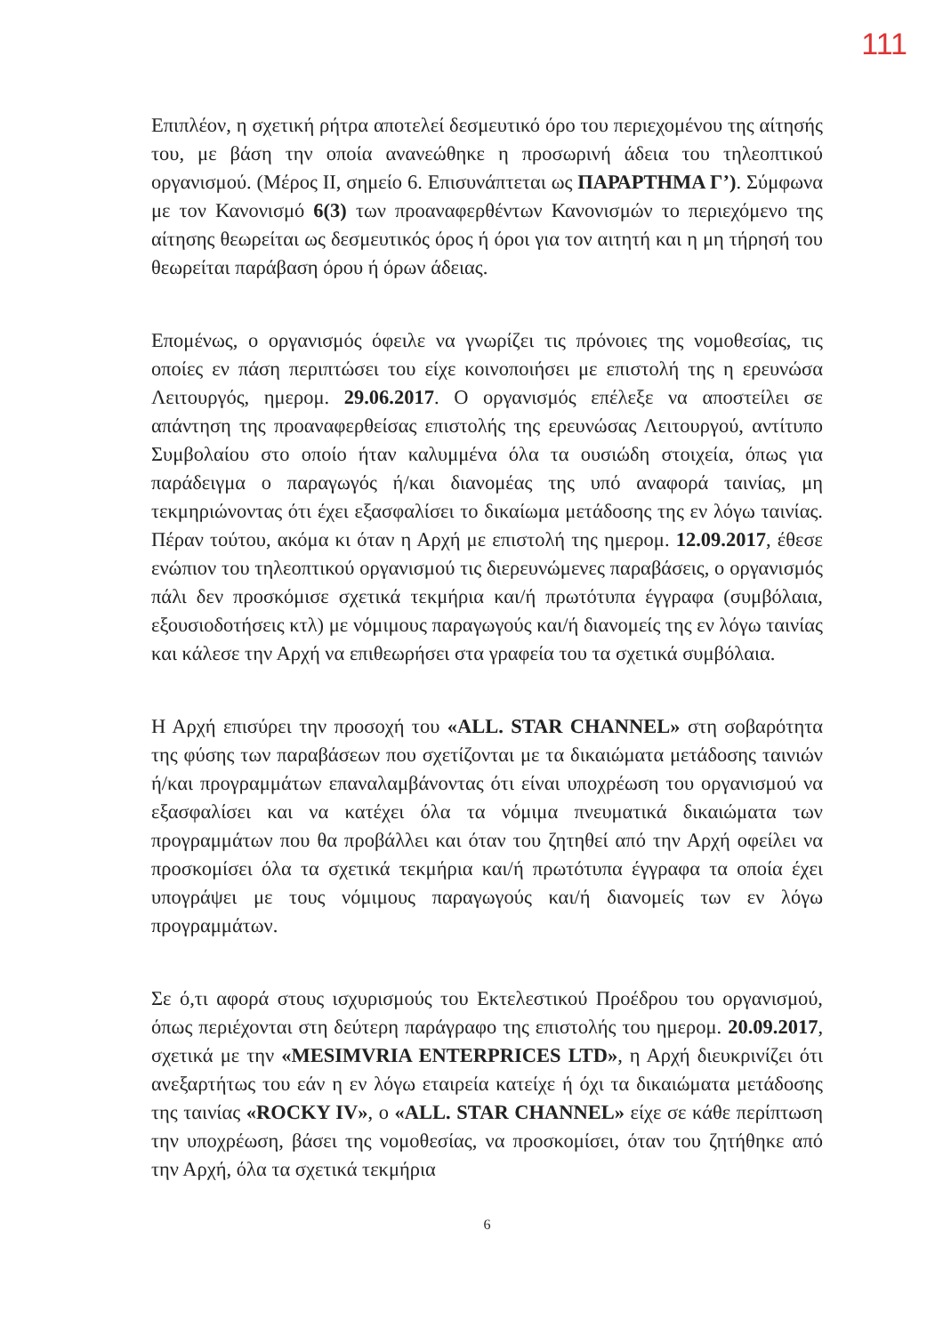111
Επιπλέον, η σχετική ρήτρα αποτελεί δεσμευτικό όρο του περιεχομένου της αίτησής του, με βάση την οποία ανανεώθηκε η προσωρινή άδεια του τηλεοπτικού οργανισμού. (Μέρος ΙΙ, σημείο 6. Επισυνάπτεται ως ΠΑΡΑΡΤΗΜΑ Γ’). Σύμφωνα με τον Κανονισμό 6(3) των προαναφερθέντων Κανονισμών το περιεχόμενο της αίτησης θεωρείται ως δεσμευτικός όρος ή όροι για τον αιτητή και η μη τήρησή του θεωρείται παράβαση όρου ή όρων άδειας.
Επομένως, ο οργανισμός όφειλε να γνωρίζει τις πρόνοιες της νομοθεσίας, τις οποίες εν πάση περιπτώσει του είχε κοινοποιήσει με επιστολή της η ερευνώσα Λειτουργός, ημερομ. 29.06.2017. Ο οργανισμός επέλεξε να αποστείλει σε απάντηση της προαναφερθείσας επιστολής της ερευνώσας Λειτουργού, αντίτυπο Συμβολαίου στο οποίο ήταν καλυμμένα όλα τα ουσιώδη στοιχεία, όπως για παράδειγμα ο παραγωγός ή/και διανομέας της υπό αναφορά ταινίας, μη τεκμηριώνοντας ότι έχει εξασφαλίσει το δικαίωμα μετάδοσης της εν λόγω ταινίας. Πέραν τούτου, ακόμα κι όταν η Αρχή με επιστολή της ημερομ. 12.09.2017, έθεσε ενώπιον του τηλεοπτικού οργανισμού τις διερευνώμενες παραβάσεις, ο οργανισμός πάλι δεν προσκόμισε σχετικά τεκμήρια και/ή πρωτότυπα έγγραφα (συμβόλαια, εξουσιοδοτήσεις κτλ) με νόμιμους παραγωγούς και/ή διανομείς της εν λόγω ταινίας και κάλεσε την Αρχή να επιθεωρήσει στα γραφεία του τα σχετικά συμβόλαια.
Η Αρχή επισύρει την προσοχή του «ALL. STAR CHANNEL» στη σοβαρότητα της φύσης των παραβάσεων που σχετίζονται με τα δικαιώματα μετάδοσης ταινιών ή/και προγραμμάτων επαναλαμβάνοντας ότι είναι υποχρέωση του οργανισμού να εξασφαλίσει και να κατέχει όλα τα νόμιμα πνευματικά δικαιώματα των προγραμμάτων που θα προβάλλει και όταν του ζητηθεί από την Αρχή οφείλει να προσκομίσει όλα τα σχετικά τεκμήρια και/ή πρωτότυπα έγγραφα τα οποία έχει υπογράψει με τους νόμιμους παραγωγούς και/ή διανομείς των εν λόγω προγραμμάτων.
Σε ό,τι αφορά στους ισχυρισμούς του Εκτελεστικού Προέδρου του οργανισμού, όπως περιέχονται στη δεύτερη παράγραφο της επιστολής του ημερομ. 20.09.2017, σχετικά με την «MESIMVRIA ENTERPRICES LTD», η Αρχή διευκρινίζει ότι ανεξαρτήτως του εάν η εν λόγω εταιρεία κατείχε ή όχι τα δικαιώματα μετάδοσης της ταινίας «ROCKY IV», ο «ALL. STAR CHANNEL» είχε σε κάθε περίπτωση την υποχρέωση, βάσει της νομοθεσίας, να προσκομίσει, όταν του ζητήθηκε από την Αρχή, όλα τα σχετικά τεκμήρια
6